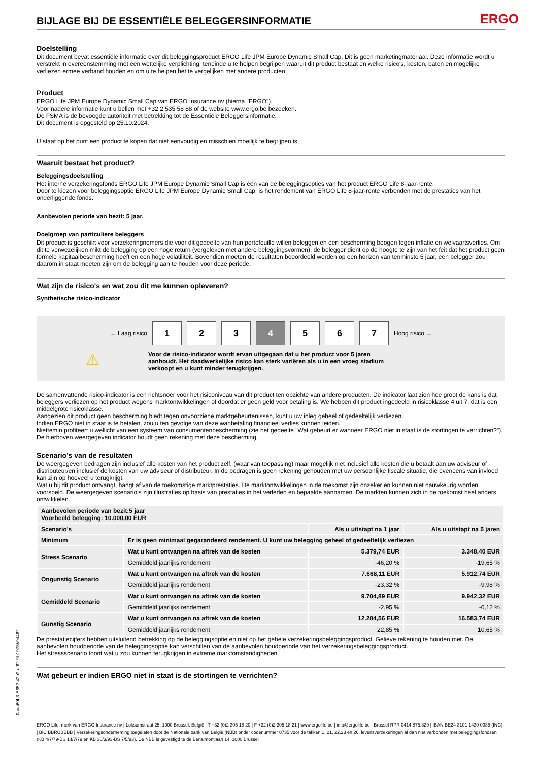BIJLAGE BIJ DE ESSENTIËLE BELEGGERSINFORMATIE
ERGO
Doelstelling
Dit document bevat essentiële informatie over dit beleggingsproduct ERGO Life JPM Europe Dynamic Small Cap. Dit is geen marketingmateriaal. Deze informatie wordt u verstrekt in overeenstemming met een wettelijke verplichting, teneinde u te helpen begrijpen waaruit dit product bestaat en welke risico's, kosten, baten en mogelijke verliezen ermee verband houden en om u te helpen het te vergelijken met andere producten.
Product
ERGO Life JPM Europe Dynamic Small Cap van ERGO Insurance nv (hierna "ERGO").
Voor nadere informatie kunt u bellen met +32 2 535 58 88 of de website www.ergo.be bezoeken.
De FSMA is de bevoegde autoriteit met betrekking tot de Essentiële Beleggersinformatie.
Dit document is opgesteld op 25.10.2024.
U staat op het punt een product te kopen dat niet eenvoudig en misschien moeilijk te begrijpen is
Waaruit bestaat het product?
Beleggingsdoelstelling
Het interne verzekeringsfonds ERGO Life JPM Europe Dynamic Small Cap is één van de beleggingsopties van het product ERGO Life 8-jaar-rente.
Door te kiezen voor beleggingsoptie ERGO Life JPM Europe Dynamic Small Cap, is het rendement van ERGO Life 8-jaar-rente verbonden met de prestaties van het onderliggende fonds.
Aanbevolen periode van bezit: 5 jaar.
Doelgroep van particuliere beleggers
Dit product is geschikt voor verzekeringnemers die voor dit gedeelte van hun portefeuille willen beleggen en een bescherming beogen tegen inflatie en welvaartsverlies. Om dit te verwezelijken mikt de belegging op een hoge return (vergeleken met andere beleggingsvormen), de belegger dient op de hoogte te zijn van het feit dat het product geen formele kapitaalbescherming heeft en een hoge volatiliteit. Bovendien moeten de resultaten beoordeeld worden op een horizon van tenminste 5 jaar, een belegger zou daarom in staat moeten zijn om de belegging aan te houden voor deze periode.
Wat zijn de risico's en wat zou dit me kunnen opleveren?
Synthetische risico-indicator
← Laag risico
1 2 3 4 5 6 7
Hoog risico →
⚠
Voor de risico-indicator wordt ervan uitgegaan dat u het product voor 5 jaren aanhoudt. Het daadwerkelijke risico kan sterk variëren als u in een vroeg stadium verkoopt en u kunt minder terugkrijgen.
De samenvattende risico-indicator is een richtsnoer voor het risiconiveau van dit product ten opzichte van andere producten. De indicator laat zien hoe groot de kans is dat beleggers verliezen op het product wegens marktontwikkelingen of doordat er geen geld voor betaling is. We hebben dit product ingedeeld in risicoklasse 4 uit 7, dat is een middelgrote risicoklasse.
Aangezien dit product geen bescherming biedt tegen onvoorziene marktgebeurtenissen, kunt u uw inleg geheel of gedeeltelijk verliezen.
Indien ERGO niet in staat is te betalen, zou u ten gevolge van deze wanbetaling financieel verlies kunnen leiden.
Niettemin profiteert u wellicht van een systeem van consumentenbescherming (zie het gedeelte "Wat gebeurt er wanneer ERGO niet in staat is de stortingen te verrichten?"). De hierboven weergegeven indicator houdt geen rekening met deze bescherming.
Scenario's van de resultaten
De weergegeven bedragen zijn inclusief alle kosten van het product zelf, (waar van toepassing) maar mogelijk niet inclusief alle kosten die u betaalt aan uw adviseur of distributeur/en inclusief de kosten van uw adviseur of distributeur. In de bedragen is geen rekening gehouden met uw persoonlijke fiscale situatie, die eveneens van invloed kan zijn op hoeveel u terugkrijgt.
Wat u bij dit product ontvangt, hangt af van de toekomstige marktprestaties. De marktontwikkelingen in de toekomst zijn onzeker en kunnen niet nauwkeurig worden voorspeld. De weergegeven scenario’s zijn illustraties op basis van prestaties in het verleden en bepaalde aannamen. De markten kunnen zich in de toekomst heel anders ontwikkelen.
| Aanbevolen periode van bezit:5 jaar Voorbeeld belegging: 10.000,00 EUR | | | |
| --- | --- | --- | --- |
| Scenario's | | Als u uitstapt na 1 jaar | Als u uitstapt na 5 jaren |
| Minimum | Er is geen minimaal gegarandeerd rendement. U kunt uw belegging geheel of gedeeltelijk verliezen | | |
| Stress Scenario | Wat u kunt ontvangen na aftrek van de kosten | 5.379,74 EUR | 3.348,40 EUR |
| | Gemiddeld jaarlijks rendement | -46,20 % | -19,65 % |
| Ongunstig Scenario | Wat u kunt ontvangen na aftrek van de kosten | 7.668,11 EUR | 5.912,74 EUR |
| | Gemiddeld jaarlijks rendement | -23,32 % | -9,98 % |
| Gemiddeld Scenario | Wat u kunt ontvangen na aftrek van de kosten | 9.704,89 EUR | 9.942,32 EUR |
| | Gemiddeld jaarlijks rendement | -2,95 % | -0,12 % |
| Gunstig Scenario | Wat u kunt ontvangen na aftrek van de kosten | 12.284,56 EUR | 16.583,74 EUR |
| | Gemiddeld jaarlijks rendement | 22,85 % | 10,65 % |
De prestatiecijfers hebben uitsluitend betrekking op de beleggingsoptie en niet op het gehele verzekeringsbeleggingsproduct. Gelieve rekening te houden met. De aanbevolen houdperiode van de beleggingsoptie kan verschillen van de aanbevolen houdperiode van het verzekeringsbeleggingsproduct.
Het stressscenario toont wat u zou kunnen terugkrijgen in extreme marktomstandigheden.
Wat gebeurt er indien ERGO niet in staat is de stortingen te verrichten?
0aaa60b3-5652-42b2-af62-9b1978b9d462
ERGO Life, merk van ERGO Insurance nv | Loksumstraat 25, 1000 Brussel, België | T +32 (0)2 305 18 20 | F +32 (0)2 305 18 21 | www.ergolife.be | info@ergolife.be | Brussel RPR 0414.875.829 | IBAN BE24 3101 1430 0038 (ING) | BIC BBRUBEBB | Verzekeringsonderneming toegelaten door de Nationale bank van België (NBB) onder codenummer 0735 voor de takken 1, 21, 22,23 en 26, levensverzekeringen al dan niet verbonden met beleggingsfondsen (KB 4/7/79-BS 14/7/79 en KB 30/3/93-BS 7/5/93). De NBB is gevestigd te de Berlaimontlaan 14, 1000 Brussel